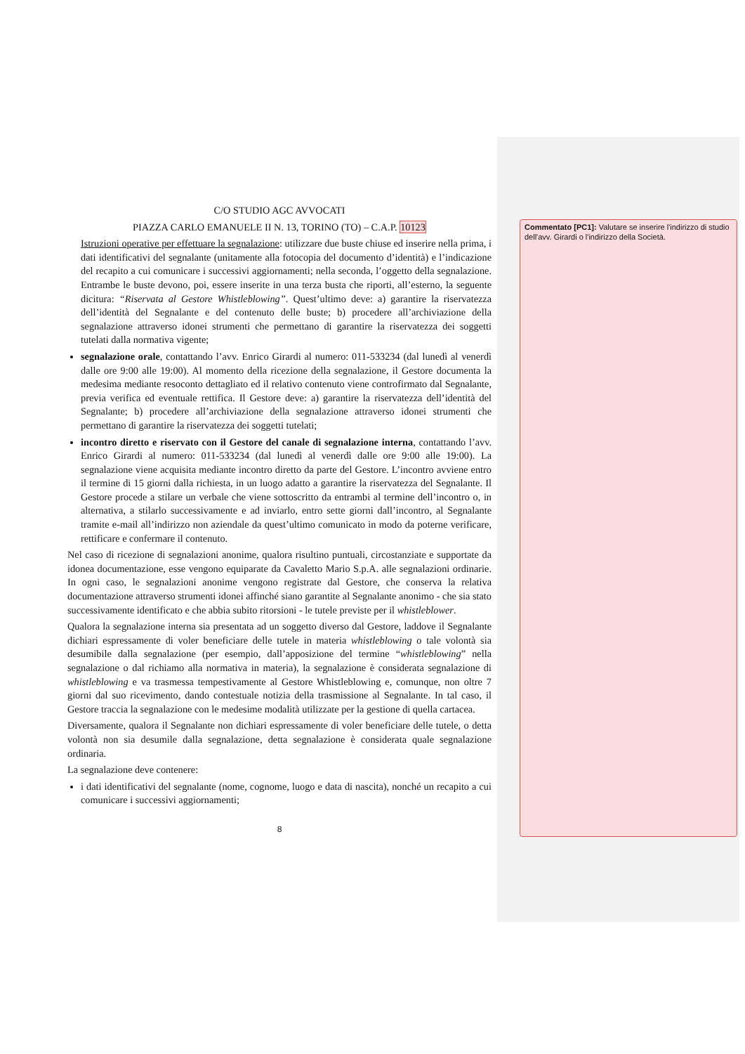C/O STUDIO AGC AVVOCATI
PIAZZA CARLO EMANUELE II N. 13, TORINO (TO) – C.A.P. 10123
Istruzioni operative per effettuare la segnalazione: utilizzare due buste chiuse ed inserire nella prima, i dati identificativi del segnalante (unitamente alla fotocopia del documento d’identità) e l’indicazione del recapito a cui comunicare i successivi aggiornamenti; nella seconda, l’oggetto della segnalazione. Entrambe le buste devono, poi, essere inserite in una terza busta che riporti, all’esterno, la seguente dicitura: “Riservata al Gestore Whistleblowing”. Quest’ultimo deve: a) garantire la riservatezza dell’identità del Segnalante e del contenuto delle buste; b) procedere all’archiviazione della segnalazione attraverso idonei strumenti che permettano di garantire la riservatezza dei soggetti tutelati dalla normativa vigente;
segnalazione orale, contattando l’avv. Enrico Girardi al numero: 011-533234 (dal lunedì al venerdì dalle ore 9:00 alle 19:00). Al momento della ricezione della segnalazione, il Gestore documenta la medesima mediante resoconto dettagliato ed il relativo contenuto viene controfirmato dal Segnalante, previa verifica ed eventuale rettifica. Il Gestore deve: a) garantire la riservatezza dell’identità del Segnalante; b) procedere all’archiviazione della segnalazione attraverso idonei strumenti che permettano di garantire la riservatezza dei soggetti tutelati;
incontro diretto e riservato con il Gestore del canale di segnalazione interna, contattando l’avv. Enrico Girardi al numero: 011-533234 (dal lunedì al venerdì dalle ore 9:00 alle 19:00). La segnalazione viene acquisita mediante incontro diretto da parte del Gestore. L’incontro avviene entro il termine di 15 giorni dalla richiesta, in un luogo adatto a garantire la riservatezza del Segnalante. Il Gestore procede a stilare un verbale che viene sottoscritto da entrambi al termine dell’incontro o, in alternativa, a stilarlo successivamente e ad inviarlo, entro sette giorni dall’incontro, al Segnalante tramite e-mail all’indirizzo non aziendale da quest’ultimo comunicato in modo da poterne verificare, rettificare e confermare il contenuto.
Nel caso di ricezione di segnalazioni anonime, qualora risultino puntuali, circostanziate e supportate da idonea documentazione, esse vengono equiparate da Cavaletto Mario S.p.A. alle segnalazioni ordinarie. In ogni caso, le segnalazioni anonime vengono registrate dal Gestore, che conserva la relativa documentazione attraverso strumenti idonei affinché siano garantite al Segnalante anonimo - che sia stato successivamente identificato e che abbia subito ritorsioni - le tutele previste per il whistleblower.
Qualora la segnalazione interna sia presentata ad un soggetto diverso dal Gestore, laddove il Segnalante dichiari espressamente di voler beneficiare delle tutele in materia whistleblowing o tale volontà sia desumibile dalla segnalazione (per esempio, dall’apposizione del termine “whistleblowing” nella segnalazione o dal richiamo alla normativa in materia), la segnalazione è considerata segnalazione di whistleblowing e va trasmessa tempestivamente al Gestore Whistleblowing e, comunque, non oltre 7 giorni dal suo ricevimento, dando contestuale notizia della trasmissione al Segnalante. In tal caso, il Gestore traccia la segnalazione con le medesime modalità utilizzate per la gestione di quella cartacea.
Diversamente, qualora il Segnalante non dichiari espressamente di voler beneficiare delle tutele, o detta volontà non sia desumile dalla segnalazione, detta segnalazione è considerata quale segnalazione ordinaria.
La segnalazione deve contenere:
i dati identificativi del segnalante (nome, cognome, luogo e data di nascita), nonché un recapito a cui comunicare i successivi aggiornamenti;
8
Commentato [PC1]: Valutare se inserire l'indirizzo di studio dell'avv. Girardi o l'indirizzo della Società.